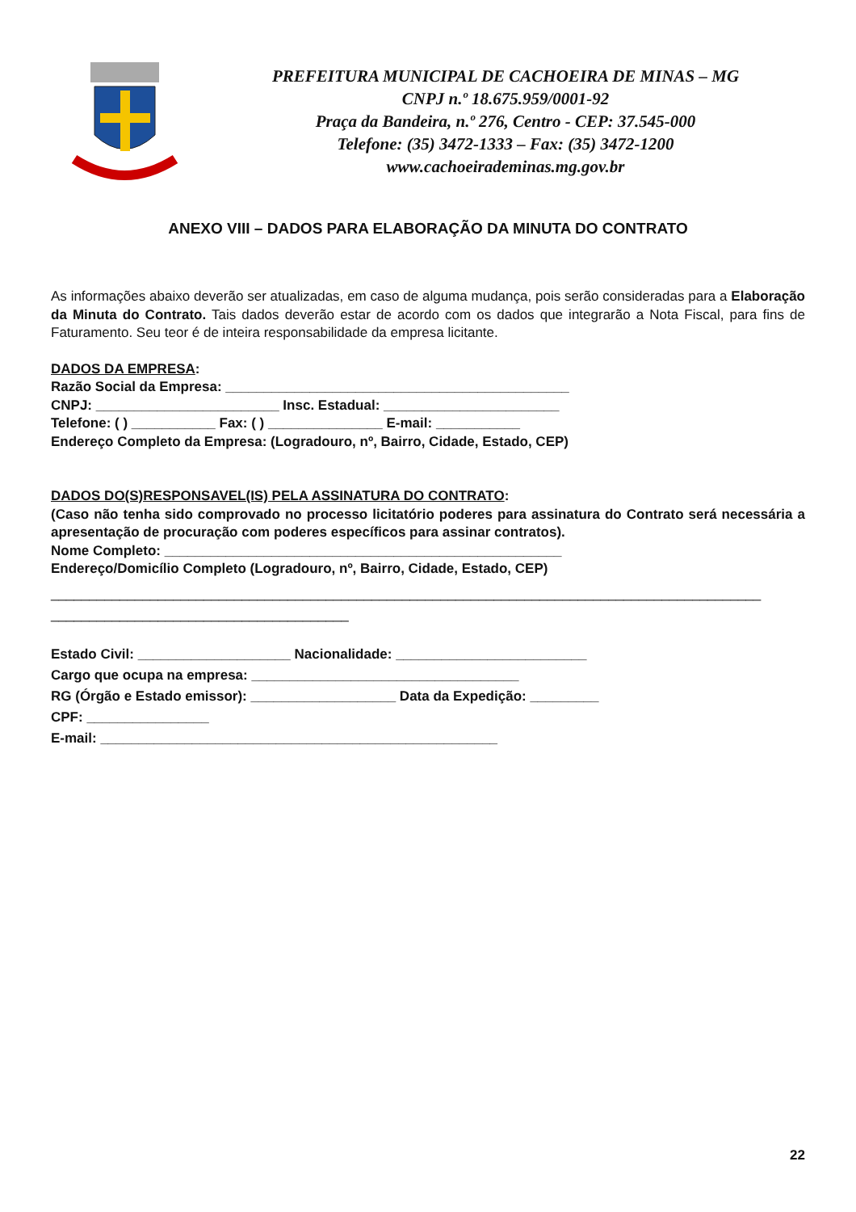PREFEITURA MUNICIPAL DE CACHOEIRA DE MINAS – MG
CNPJ n.º 18.675.959/0001-92
Praça da Bandeira, n.º 276, Centro - CEP: 37.545-000
Telefone: (35) 3472-1333 – Fax: (35) 3472-1200
www.cachoeirademinas.mg.gov.br
ANEXO VIII – DADOS PARA ELABORAÇÃO DA MINUTA DO CONTRATO
As informações abaixo deverão ser atualizadas, em caso de alguma mudança, pois serão consideradas para a Elaboração da Minuta do Contrato. Tais dados deverão estar de acordo com os dados que integrarão a Nota Fiscal, para fins de Faturamento. Seu teor é de inteira responsabilidade da empresa licitante.
DADOS DA EMPRESA:
Razão Social da Empresa: _____________________________________________
CNPJ: ________________________ Insc. Estadual: _______________________
Telefone: ( ) ___________ Fax: ( ) _______________ E-mail: ___________
Endereço Completo da Empresa: (Logradouro, nº, Bairro, Cidade, Estado, CEP)
DADOS DO(S)RESPONSAVEL(IS) PELA ASSINATURA DO CONTRATO:
(Caso não tenha sido comprovado no processo licitatório poderes para assinatura do Contrato será necessária a apresentação de procuração com poderes específicos para assinar contratos).
Nome Completo: ____________________________________________________
Endereço/Domicílio Completo (Logradouro, nº, Bairro, Cidade, Estado, CEP)
_____________________________________________________________________________________________
_______________________________________
Estado Civil: ____________________ Nacionalidade: _________________________
Cargo que ocupa na empresa: ___________________________________
RG (Órgão e Estado emissor): ___________________ Data da Expedição: _________
CPF: ________________
E-mail: ____________________________________________________
22